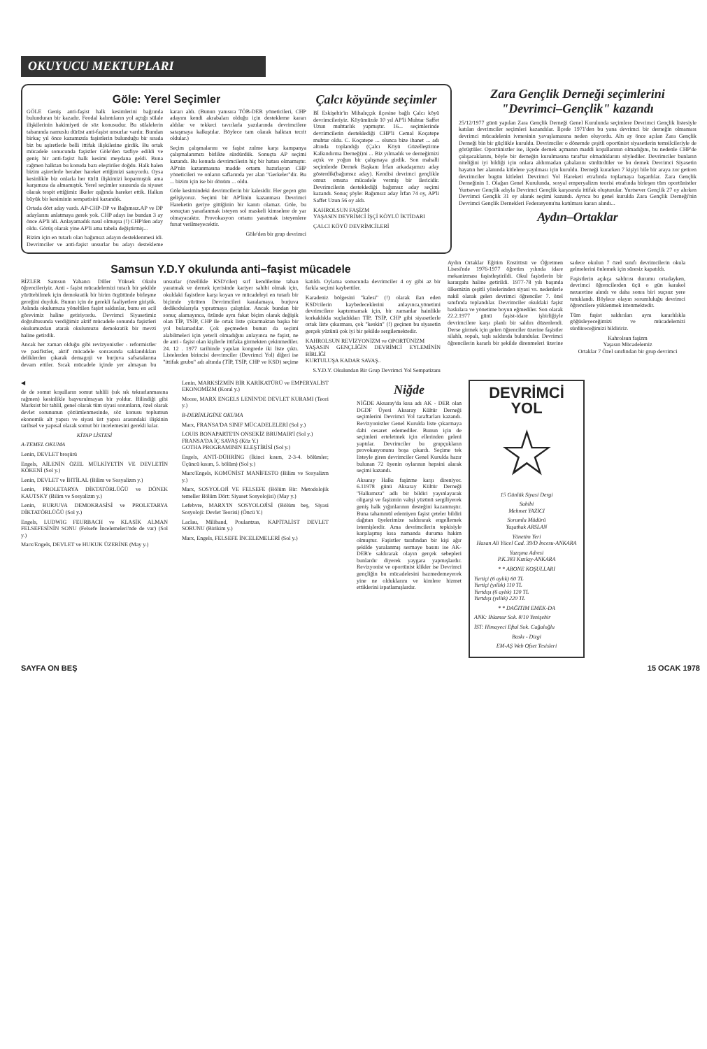OKUYUCU MEKTUPLARI
Göle: Yerel Seçimler
GÖLE Geniş anti-faşist halk kesimlerini bağrında bulunduran bir kazadır. Feodal kalıntıların yol açtığı sülale ilişkilerinin hakimiyeti de söz konusudur. Bu sülalelerin tabanında namuslu dürüst anti-faşist unsurlar vardır. Bundan birkaç yıl önce kazamızda faşistlerin bulunduğu bir sırada biz bu aşiretlerle belli ittifak ilişkilerine girdik. Bu ortak mücadele sonucunda faşistler Göle'den tasfiye edildi ve geniş bir anti-faşist halk kesimi meydana geldi. Buna rağmen halktan bu konuda bazı eleştiriler doğdu. Halk halen bizim aşiretlerle beraber hareket ettiğimizi sanıyordu. Oysa kesinlikle biz onlarla her türlü ilişkimizi koparmıştık ama karşımıza da almamıştık. Yerel seçimler sırasında da siyaset olarak tespit ettiğimiz ilkeler ışığında hareket ettik. Halkın büyük bir kesiminin sempatisini kazandık.
Ortada dört aday vardı. AP-CHP-DP ve Bağımsız.AP ve DP adaylarını anlatmaya gerek yok. CHP adayı ise bundan 3 ay önce AP'li idi. Anlayamadık nasıl olmuşsa (!) CHP'den aday oldu. Görüş olarak yine AP'li ama tabela değiştirmiş...
Bizim için en tutarlı olan bağımsız adayın desteklenmesi idi. Devrimciler ve anti-faşist unsurlar bu adayı destekleme kararı aldı. (Bunun yanısıra TÖB-DER yöneticileri, CHP adayını kendi akrabaları olduğu için destekleme kararı aldılar ve tekkeci tavırlarla yazılarında devrimcilere sataşmaya kalkıştılar. Böylece tam olarak halktan tecrit oldular.)
Seçim çalışmalarını ve faşist zulme karşı kampanya çalışmalarımızı birlikte sürdürdük. Sonuçta AP seçimi kazandı. Bu konuda devrimcilerin hiç bir hatası olmamıştır. AP'nin kazanmasına madde ortamı hazırlayan CHP yöneticileri ve onların saflarında yer alan "Gerkeler"dir. Bu ... bizim için ise bir dönüm ... oldu.
Göle kesimindeki devrimcilerin bir kalesidir. Her geçen gün gelişiyoruz. Seçimi bir AP'linin kazanması Devrimci Hareketin geriye gittiğinin bir kanıtı olamaz. Göle, bu sonuçtan yararlanmak isteyen sol maskeli kimselere de yar olmayacaktır. Provokasyon ortamı yaratmak isteyenlere fırsat verilmeyecektir.
Göle'den bir grup devrimci
Çalcı köyünde seçimler
Bİ Eskişehir'in Mihalıççık ilçesine bağlı Çalcı köyü devrimcileriyiz. Köyümüzde 10 yıl AP'li Muhtar Saffet Uzun muhtarlık yapmıştır. 16... seçimlerinde devrimcilerin desteklediği CHP'li Cemal Koçatepe muhtar oldu. C. Koçatepe ... olunca bize ihanet ... adı altında toplandığı (Çalcı Köyü Güzelleştirme Kalkındırma Derneği)ni ... Biz yılmadık ve derneğimizi açtık ve yoğun bir çalışmaya girdik. Son mahalli seçimlerde Dernek Başkanı İrfan arkadaşımızı aday gösterdik(bağımsız aday). Kendisi devrimci gençlikle omuz omuza mücadele vermiş bir ilericidir. Devrimcilerin desteklediği bağımsız aday seçimi kazandı. Sonuç şöyle: Bağımsız aday İrfan 74 oy, AP'li Saffet Uzun 56 oy aldı.
KAHROLSUN FAŞİZM
YAŞASIN DEVRİMCİ İŞÇİ KÖYLÜ İKTİDARI
ÇALCI KÖYÜ DEVRİMCİLERİ
Zara Gençlik Derneği seçimlerini "Devrimci–Gençlik" kazandı
25/12/1977 günü yapılan Zara Gençlik Derneği Genel Kurulunda seçimlere Devrimci Gençlik listesiyle katılan devrimciler seçimleri kazandılar. İlçede 1971'den bu yana devrimci bir derneğin olmaması devrimci mücadelenin ivmesinin yavaşlamasına neden oluyordu. Altı ay önce açılan Zara Gençlik Derneği bin bir güçlükle kuruldu. Devrimciler o dönemde çeşitli oportünist siyasetlerin temsilcileriyle de görüştüler. Oportünistler ise, ilçede dernek açmanın maddi koşullarının olmadığını, bu nedenle CHP'de çalışacaklarını, böyle bir derneğin kurulmasına taraftar olmadıklarını söylediler. Devrimciler bunların niteliğini iyi bildiği için onlara aldırmadan çabalarını sürdürdüler ve bu dernek Devrimci Siyasetin hayatın her alanında kitlelere yayılması için kuruldu. Derneği kurarken 7 kişiyi bile bir araya zor getiren devrimciler bugün kitleleri Devrimci Yol Hareketi etrafında toplamaya başardılar. Zara Gençlik Derneğinin 1. Olağan Genel Kurulunda, sosyal emperyalizm teorisi etrafında birleşen tüm oportünistler Yurtsever Gençlik adıyla Devrimci Gençlik karşısında ittifak oluşturular. Yurtsever Gençlik 27 oy alırken Devrimci Gençlik 31 oy alarak seçimi kazandı. Ayrıca bu genel kurulda Zara Gençlik Derneği'nin Devrimci Gençlik Dernekleri Federasyonu'na katılması kararı alındı...
Aydın–Ortaklar
Samsun Y.D.Y okulunda anti–faşist mücadele
BİZLER Samsun Yabancı Diller Yüksek Okulu öğrencileriyiz. Anti - faşist mücadelemizi tutarlı bir şekilde yürütebilmek için demokratik bir birim örgütünde birleşme gereğini duyduk. Bunun için de gerekli faaliyetlere giriştik. Aslında okulumuza yöneltilen faşist saldırılar, bunu en acil görevimiz haline getiriyordu. Devrimci Siyasetimiz doğrultusunda verdiğimiz aktif mücadele sonunda faşistleri okulumuzdan atarak okulumuzu demokratik bir mevzi haline getirdik.
Ancak her zaman olduğu gibi revizyonistler - reformistler ve pasifistler, aktif mücadele sonrasında saklandıkları deliklerden çıkarak demagoji ve burjuva safsatalarına devam ettiler. Sıcak mücadele içinde yer almayan bu unsurlar (özellikle KSD'ciler) sırf kendilerine taban yaratmak ve dernek içerisinde kariyer sahibi olmak için, okuldaki faşistlere karşı koyan ve mücadeleyi en tutarlı bir biçimde yürüten Devrimcileri karalamaya, burjuva dedikodularıyla yıpratmaya çalıştılar. Ancak bundan bir sonuç alamayınca, özünde aynı fakat biçim olarak değişik olan TİP, TSİP, CHP ile ortak liste çıkarmaktan başka bir yol bulamadılar. Çok geçmeden bunun da seçimi alabilmeleri için yeterli olmadığını anlayınca ne faşist, ne de anti - faşist olan kişilerle ittifaka girmekten çekinmediler. 24. 12 . 1977 tarihinde yapılan kongrede iki liste çıktı. Listelerden birincisi devrimciler (Devrimci Yol) diğeri ise "ittifak grubu" adı altında (TİP, TSİP, CHP ve KSD) seçime katıldı. Oylama sonucunda devrimciler 4 oy gibi az bir farkla seçimi kaybettiler.
Karadeniz bölgesini "kalesi" (!) olarak ilan eden KSD'cilerin kaybedeceklerini anlayınca,yönetimi devrimcilere kaptırmamak için, bir zamanlar hainlikle korkaklıkla suçladıkları TİP, TSİP, CHP gibi siyasetlerle ortak liste çıkarması, çok "keskin" (!) geçinen bu siyasetin gerçek yüzünü çok iyi bir şekilde sergilemektedir.
KAHROLSUN REVİZYONİZM ve OPORTÜNİZM
YAŞASIN GENÇLİĞİN DEVRİMCİ EYLEMİNİN BİRLİĞİ
KURTULUŞA KADAR SAVAŞ..
S.Y.D.Y. Okulundan Bir Grup Devrimci Yol Sempatizanı
Aydın Ortaklar Eğitim Enstitüsü ve Öğretmen Lisesi'nde 1976-1977 öğretim yılında idare mekanizması faşistleştirildi. Okul faşistlerin bir karargahı haline getirildi. 1977-78 yılı başında ülkemizin çeşitli yörelerinden siyasi vs. nedenlerle nakil olarak gelen devrimci öğrenciler 7. özel sınıfında toplandılar. Devrimciler okuldaki faşist baskılara ve yönetime boyun eğmediler. Son olarak 22.2.1977 günü faşist-idare işbirliğiyle devrimcilere karşı planlı bir saldırı düzenlendi. Derse girmek için gelen öğrenciler üzerine faşistler silahlı, sopalı, taşlı saldırıda bulundular. Devrimci öğrencilerin kararlı bir şekilde direnmeleri üzerine sadece okulun 7 özel sınıfı devrimcilerin okula gelmelerini önlemek için süresiz kapatıldı.
Faşistlerin açıkça saldırısı durumu ortadayken, devrimci öğrencilerden üçü o gün karakol nezaretine alındı ve daha sonra biri suçsuz yere tutuklandı. Böylece olayın sorumluluğu devrimci öğrencilere yüklenmek istenmektedir.
Tüm faşist saldırıları aynı kararlılıkla göğüsleyeceğimizi ve mücadelemizi sürdüreceğimizi bildiririz.
Kahrolsun faşizm
Yaşasın Mücadelemiz
Ortaklar 7 Özel sınıfından bir grup devrimci
◀
de de somut koşulların somut tahlili (sık sık tekrarlanmasına rağmen) kesinlikle başvurulmayan bir yoldur. Bilindiği gibi Marksist bir tahlil, genel olarak tüm siyasi sorunların, özel olarak devlet sorununun çözümlenmesinde, söz konusu toplumun ekonomik alt yapısı ve siyasi üst yapısı arasındaki ilişkinin tarihsel ve yapısal olarak somut bir incelemesini gerekli kılar.
KİTAP LİSTESİ
A-TEMEL OKUMA
Lenin, DEVLET broşürü
Engels, AİLENİN ÖZEL MÜLKİYETİN VE DEVLETİN KÖKENİ (Sol y.)
Lenin, DEVLET ve İHTİLAL (Bilim ve Sosyalizm y.)
Lenin, PROLETARYA DİKTATÖRLÜĞÜ ve DÖNEK KAUTSKY (Bilim ve Sosyalizm y.)
Lenin, BURJUVA DEMOKRASİSİ ve PROLETARYA DİKTATÖRLÜĞÜ (Sol y.)
Engels, LUDWIG FEURBACH ve KLASİK ALMAN FELSEFESİNİN SONU (Felsefe İncelemeleri'nde de var) (Sol y.)
Marx/Engels, DEVLET ve HUKUK ÜZERİNE (May y.)
Lenin, MARKSİZMİN BİR KARİKATÜRÜ ve EMPERYALİST EKONOMİZM (Koral y.)
Moore, MARX ENGELS LENİN'DE DEVLET KURAMI (Teori y.)
B-DERİNLİGİNE OKUMA
Marx, FRANSA'DA SINIF MÜCADELELERİ (Sol y.)
LOUIS BONAPARTE'IN ONSEKİZ BRUMAIR'İ (Sol y.)
FRANSA'DA İÇ SAVAŞ (Köz Y.)
GOTHA PROGRAMININ ELEŞTİRİSİ (Sol y.)
Engels, ANTİ-DÜHRİNG (İkinci kısım, 2-3-4. bölümler; Üçüncü kısım, 5. bölüm) (Sol y.)
Marx/Engels, KOMÜNİST MANİFESTO (Bilim ve Sosyalizm y.)
Marx, SOSYOLOJİ VE FELSEFE (Bölüm Bir: Metodolojik temeller Bölüm Dört: Siyaset Sosyolojisi) (May y.)
Lefebvre, MARX'IN SOSYOLOJİSİ (Bölüm beş, Siyasi Sosyoloji: Devlet Teorisi) (Öncü Y.)
Laclau, Miliband, Poulantzas, KAPİTALİST DEVLET SORUNU (Birikim y.)
Marx, Engels, FELSEFE İNCELEMELERİ (Sol y.)
Niğde
NİĞDE Aksaray'da kısa adı AK - DER olan DGDF Üyesi Aksaray Kültür Derneği seçimlerini Devrimci Yol taraftarları kazandı. Revizyonistler Genel Kurulda liste çıkarmaya dahi cesaret edemediler. Bunun için de seçimleri erteletmek için ellerinden geleni yaptılar. Devrimciler bu grupçukların provokasyonunu boşa çıkardı. Seçime tek listeyle giren devrimciler Genel Kurulda hazır bulunan 72 üyenin oylarının hepsini alarak seçimi kazandı.
Aksaray Halkı faşizme karşı direniyor. 6.11978 günü Aksaray Kültür Derneği "Halkımıza" adlı bir bildiri yayınlayarak oligarşi ve faşizmin vahşi yüzünü sergiliyerek geniş halk yığınlarının desteğini kazanmıştır. Buna tahammül edemiyen faşist çeteler bildiri dağıtan üyelerimize saldırarak engellemek istemişlerdir. Ama devrimcilerin tepkisiyle karşılaşmış kısa zamanda duruma hakim olmuştur. Faşistler tarafından bir kişi ağır şekilde yaralanmış sermaye basını ise AK-DER'e saldırarak olayın gerçek sebepleri bunlardır diyerek yaygara yapmışlardır. Revizyonist ve oportünist klikler ise Devrimci gençliğin bu mücadelesini hazmedemeyerek yine ne olduklarını ve kimlere hizmet ettiklerini ispatlamışlardır.
DEVRİMCİ
YOL
☆
15 Günlük Siyasi Dergi
Sahibi
Mehmet YAZICI
Sorumlu Müdürü
Yaşathak ARSLAN
Yönetim Yeri
Hasan Ali Yücel Cad. 39/D İncesu-ANKARA
Yazışma Adresi
P.K.383 Kızılay-ANKARA
* * ABONE KOŞULLARI
Yurtiçi (6 aylık) 60 TL
Yurtiçi (yıllık) 110 TL
Yurtdışı (6 aylık) 120 TL
Yurtdışı (yıllık) 220 TL
* * DAĞITIM EMEK-DA
ANK: Ihlamur Sok. 8/10 Yenişehir
İST: Himayeci Eftal Sok. Cağaloğlu
Baskı - Dizgi
EM-AŞ Web Ofset Tesisleri
SAYFA ON BEŞ 15 OCAK 1978